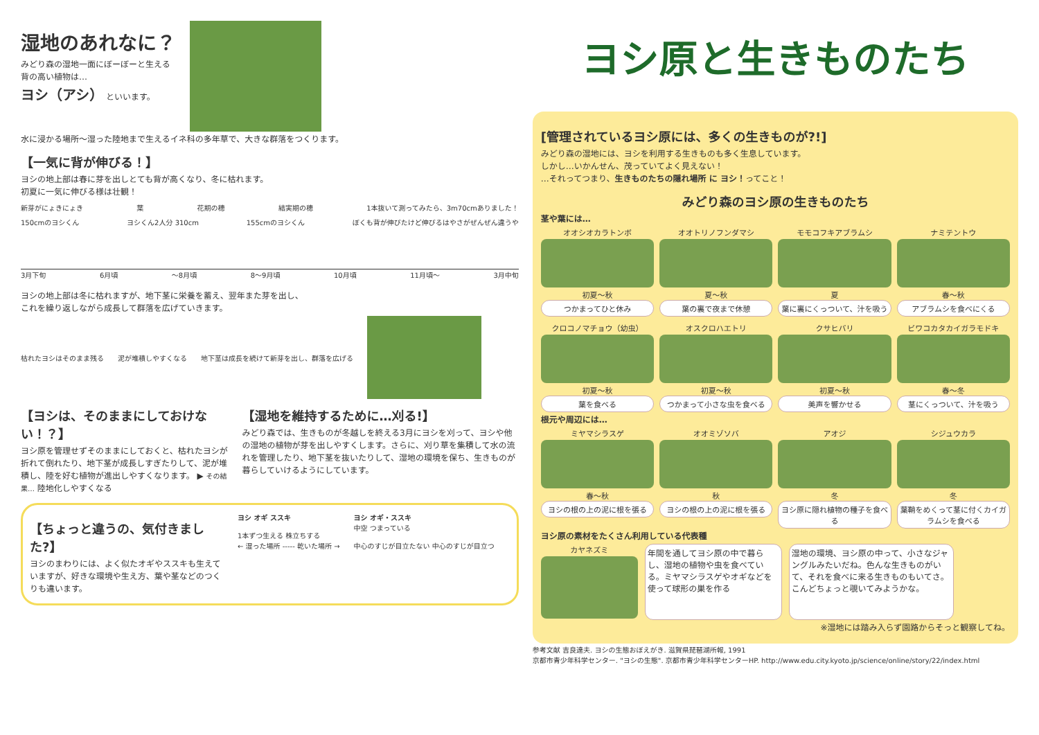湿地のあれなに？
みどり森の湿地一面にぼーぼーと生える
背の高い植物は…
ヨシ（アシ） といいます。
水に浸かる場所〜湿った陸地まで生えるイネ科の多年草で、大きな群落をつくります。
【一気に背が伸びる！】
ヨシの地上部は春に芽を出しとても背が高くなり、冬に枯れます。
初夏に一気に伸びる様は壮観！
新芽がにょきにょき 葉 花期の穂 結実期の穂 1本抜いて測ってみたら、3m70cmありました！
150cmのヨシくん ヨシくん2人分 310cm 155cmのヨシくん ぼくも背が伸びたけど伸びるはやさがぜんぜん違うや
3月下旬 6月頃 〜8月頃 8〜9月頃 10月頃 11月頃〜 3月中旬
ヨシの地上部は冬に枯れますが、地下茎に栄養を蓄え、翌年また芽を出し、
これを繰り返しながら成長して群落を広げていきます。
枯れたヨシはそのまま残る 泥が堆積しやすくなる 地下茎は成長を続けて新芽を出し、群落を広げる
【ヨシは、そのままにしておけない！？】
ヨシ原を管理せずそのままにしておくと、枯れたヨシが折れて倒れたり、地下茎が成長しすぎたりして、泥が堆積し、陸を好む植物が進出しやすくなります。 ▶ その結果… 陸地化しやすくなる
【湿地を維持するために…刈る!】
みどり森では、生きものが冬越しを終える3月にヨシを刈って、ヨシや他の湿地の植物が芽を出しやすくします。さらに、刈り草を集積して水の流れを管理したり、地下茎を抜いたりして、湿地の環境を保ち、生きものが暮らしていけるようにしています。
【ちょっと違うの、気付きました?】
ヨシのまわりには、よく似たオギやススキも生えていますが、好きな環境や生え方、葉や茎などのつくりも違います。
ヨシ オギ ススキ
1本ずつ生える 株立ちする
← 湿った場所 ----- 乾いた場所 →
ヨシ オギ・ススキ
中空 つまっている
中心のすじが目立たない 中心のすじが目立つ
ヨシ原と生きものたち
[管理されているヨシ原には、多くの生きものが?!]
みどり森の湿地には、ヨシを利用する生きものも多く生息しています。
しかし…いかんせん、茂っていてよく見えない！
…それってつまり、生きものたちの隠れ場所 に ヨシ！ってこと！
みどり森のヨシ原の生きものたち
茎や葉には…
オオシオカラトンボ
初夏〜秋
つかまってひと休み
オオトリノフンダマシ
夏〜秋
葉の裏で夜まで休憩
モモコフキアブラムシ
夏
葉に裏にくっついて、汁を吸う
ナミテントウ
春〜秋
アブラムシを食べにくる
クロコノマチョウ（幼虫）
初夏〜秋
葉を食べる
オスクロハエトリ
初夏〜秋
つかまって小さな虫を食べる
クサヒバリ
初夏〜秋
美声を響かせる
ビワコカタカイガラモドキ
春〜冬
茎にくっついて、汁を吸う
根元や周辺には…
ミヤマシラスゲ
春〜秋
ヨシの根の上の泥に根を張る
オオミゾソバ
秋
ヨシの根の上の泥に根を張る
アオジ
冬
ヨシ原に隠れ植物の種子を食べる
シジュウカラ
冬
葉鞘をめくって茎に付くカイガラムシを食べる
ヨシ原の素材をたくさん利用している代表種
カヤネズミ
年間を通してヨシ原の中で暮らし、湿地の植物や虫を食べている。ミヤマシラスゲやオギなどを使って球形の巣を作る
湿地の環境、ヨシ原の中って、小さなジャングルみたいだね。色んな生きものがいて、それを食べに来る生きものもいてさ。こんどちょっと覗いてみようかな。
※湿地には踏み入らず園路からそっと観察してね。
参考文献 吉良達夫. ヨシの生態おぼえがき. 滋賀県琵琶湖所報, 1991
京都市青少年科学センター. "ヨシの生態". 京都市青少年科学センターHP. http://www.edu.city.kyoto.jp/science/online/story/22/index.html